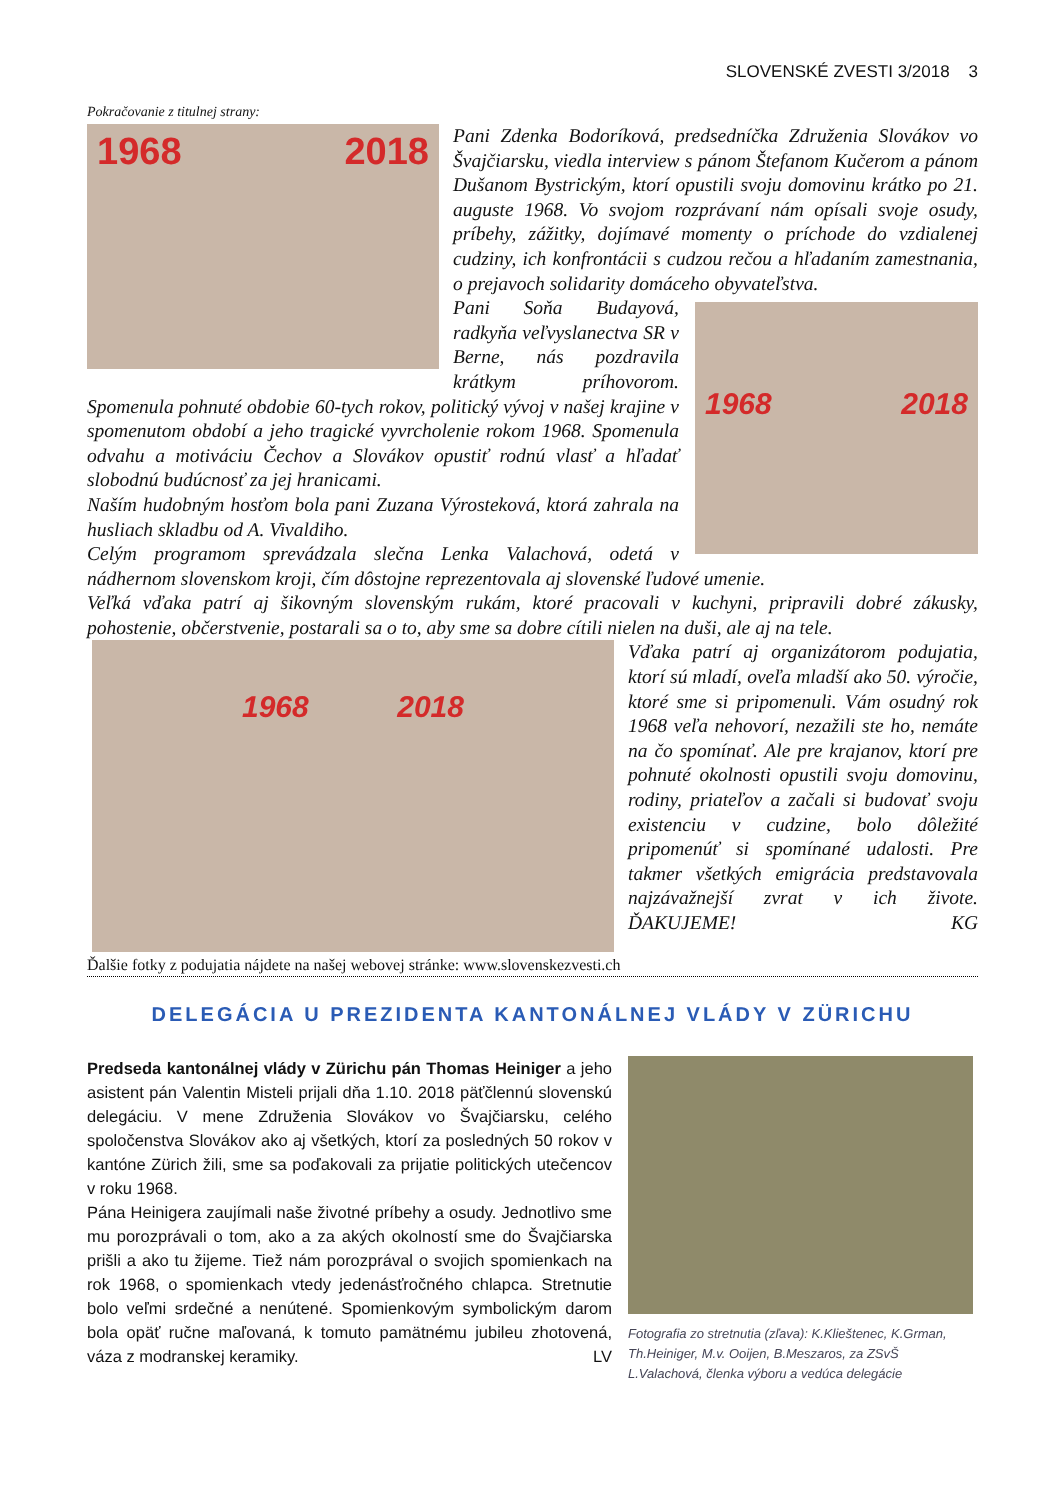SLOVENSKÉ ZVESTI 3/2018 3
Pokračovanie z titulnej strany:
1968 2018
Pani Zdenka Bodoríková, predsedníčka Združenia Slovákov vo Švajčiarsku, viedla interview s pánom Štefanom Kučerom a pánom Dušanom Bystrickým, ktorí opustili svoju domovinu krátko po 21. auguste 1968. Vo svojom rozprávaní nám opísali svoje osudy, príbehy, zážitky, dojímavé momenty o príchode do vzdialenej cudziny, ich konfrontácii s cudzou rečou a hľadaním zamestnania, o prejavoch solidarity domáceho obyvateľstva.
1968 2018
Pani Soňa Budayová, radkyňa veľvyslanectva SR v Berne, nás pozdravila krátkym príhovorom. Spomenula pohnuté obdobie 60-tych rokov, politický vývoj v našej krajine v spomenutom období a jeho tragické vyvrcholenie rokom 1968. Spomenula odvahu a motiváciu Čechov a Slovákov opustiť rodnú vlasť a hľadať slobodnú budúcnosť za jej hranicami.
Naším hudobným hosťom bola pani Zuzana Výrosteková, ktorá zahrala na husliach skladbu od A. Vivaldiho.
Celým programom sprevádzala slečna Lenka Valachová, odetá v nádhernom slovenskom kroji, čím dôstojne reprezentovala aj slovenské ľudové umenie.
Veľká vďaka patrí aj šikovným slovenským rukám, ktoré pracovali v kuchyni, pripravili dobré zákusky, pohostenie, občerstvenie, postarali sa o to, aby sme sa dobre cítili nielen na duši, ale aj na tele.
1968 2018
Vďaka patrí aj organizátorom podujatia, ktorí sú mladí, oveľa mladší ako 50. výročie, ktoré sme si pripomenuli. Vám osudný rok 1968 veľa nehovorí, nezažili ste ho, nemáte na čo spomínať. Ale pre krajanov, ktorí pre pohnuté okolnosti opustili svoju domovinu, rodiny, priateľov a začali si budovať svoju existenciu v cudzine, bolo dôležité pripomenúť si spomínané udalosti. Pre takmer všetkých emigrácia predstavovala najzávažnejší zvrat v ich živote. ĎAKUJEME! KG
Ďalšie fotky z podujatia nájdete na našej webovej stránke: www.slovenskezvesti.ch
DELEGÁCIA U PREZIDENTA KANTONÁLNEJ VLÁDY V ZÜRICHU
Predseda kantonálnej vlády v Zürichu pán Thomas Heiniger a jeho asistent pán Valentin Misteli prijali dňa 1.10. 2018 päťčlennú slovenskú delegáciu. V mene Združenia Slovákov vo Švajčiarsku, celého spoločenstva Slovákov ako aj všetkých, ktorí za posledných 50 rokov v kantóne Zürich žili, sme sa poďakovali za prijatie politických utečencov v roku 1968.
Pána Heinigera zaujímali naše životné príbehy a osudy. Jednotlivo sme mu porozprávali o tom, ako a za akých okolností sme do Švajčiarska prišli a ako tu žijeme. Tiež nám porozprával o svojich spomienkach na rok 1968, o spomienkach vtedy jedenásťročného chlapca. Stretnutie bolo veľmi srdečné a nenútené. Spomienkovým symbolickým darom bola opäť ručne maľovaná, k tomuto pamätnému jubileu zhotovená, váza z modranskej keramiky. LV
Fotografia zo stretnutia (zľava): K.Klieštenec, K.Grman, Th.Heiniger, M.v. Ooijen, B.Meszaros, za ZSvŠ L.Valachová, členka výboru a vedúca delegácie